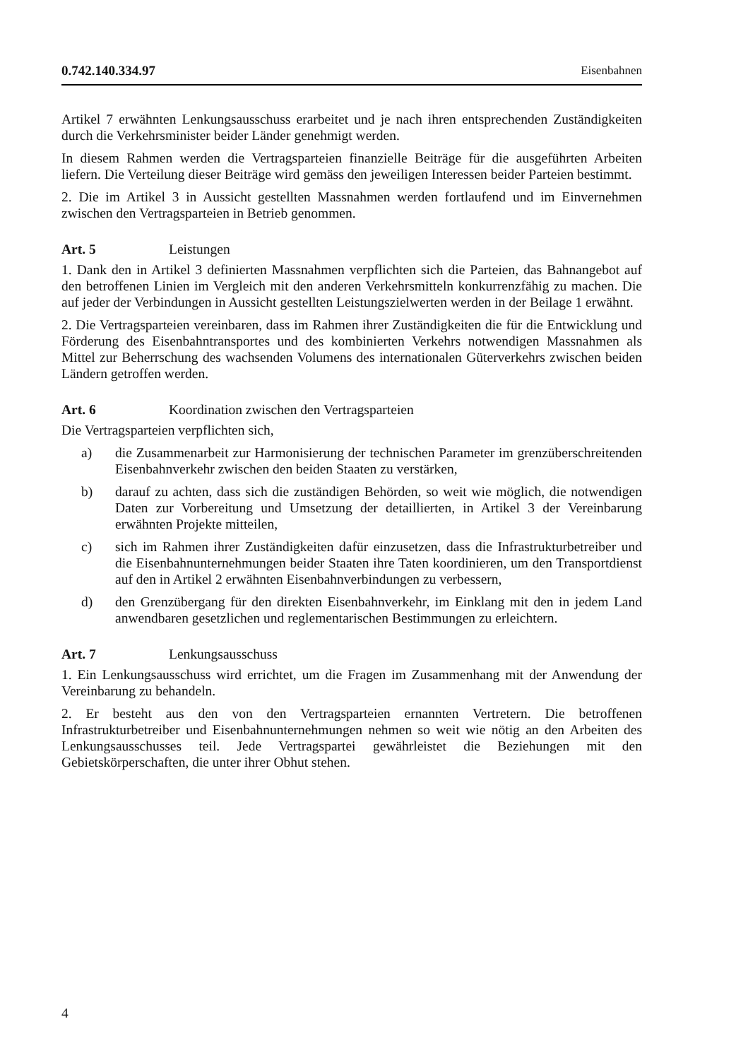0.742.140.334.97 Eisenbahnen
Artikel 7 erwähnten Lenkungsausschuss erarbeitet und je nach ihren entsprechenden Zuständigkeiten durch die Verkehrsminister beider Länder genehmigt werden.
In diesem Rahmen werden die Vertragsparteien finanzielle Beiträge für die ausgeführten Arbeiten liefern. Die Verteilung dieser Beiträge wird gemäss den jeweiligen Interessen beider Parteien bestimmt.
2. Die im Artikel 3 in Aussicht gestellten Massnahmen werden fortlaufend und im Einvernehmen zwischen den Vertragsparteien in Betrieb genommen.
Art. 5 Leistungen
1. Dank den in Artikel 3 definierten Massnahmen verpflichten sich die Parteien, das Bahnangebot auf den betroffenen Linien im Vergleich mit den anderen Verkehrsmitteln konkurrenzfähig zu machen. Die auf jeder der Verbindungen in Aussicht gestellten Leistungszielwerten werden in der Beilage 1 erwähnt.
2. Die Vertragsparteien vereinbaren, dass im Rahmen ihrer Zuständigkeiten die für die Entwicklung und Förderung des Eisenbahntransportes und des kombinierten Verkehrs notwendigen Massnahmen als Mittel zur Beherrschung des wachsenden Volumens des internationalen Güterverkehrs zwischen beiden Ländern getroffen werden.
Art. 6 Koordination zwischen den Vertragsparteien
Die Vertragsparteien verpflichten sich,
a) die Zusammenarbeit zur Harmonisierung der technischen Parameter im grenzüberschreitenden Eisenbahnverkehr zwischen den beiden Staaten zu verstärken,
b) darauf zu achten, dass sich die zuständigen Behörden, so weit wie möglich, die notwendigen Daten zur Vorbereitung und Umsetzung der detaillierten, in Artikel 3 der Vereinbarung erwähnten Projekte mitteilen,
c) sich im Rahmen ihrer Zuständigkeiten dafür einzusetzen, dass die Infrastrukturbetreiber und die Eisenbahnunternehmungen beider Staaten ihre Taten koordinieren, um den Transportdienst auf den in Artikel 2 erwähnten Eisenbahnverbindungen zu verbessern,
d) den Grenzübergang für den direkten Eisenbahnverkehr, im Einklang mit den in jedem Land anwendbaren gesetzlichen und reglementarischen Bestimmungen zu erleichtern.
Art. 7 Lenkungsausschuss
1. Ein Lenkungsausschuss wird errichtet, um die Fragen im Zusammenhang mit der Anwendung der Vereinbarung zu behandeln.
2. Er besteht aus den von den Vertragsparteien ernannten Vertretern. Die betroffenen Infrastrukturbetreiber und Eisenbahnunternehmungen nehmen so weit wie nötig an den Arbeiten des Lenkungsausschusses teil. Jede Vertragspartei gewährleistet die Beziehungen mit den Gebietskörperschaften, die unter ihrer Obhut stehen.
4